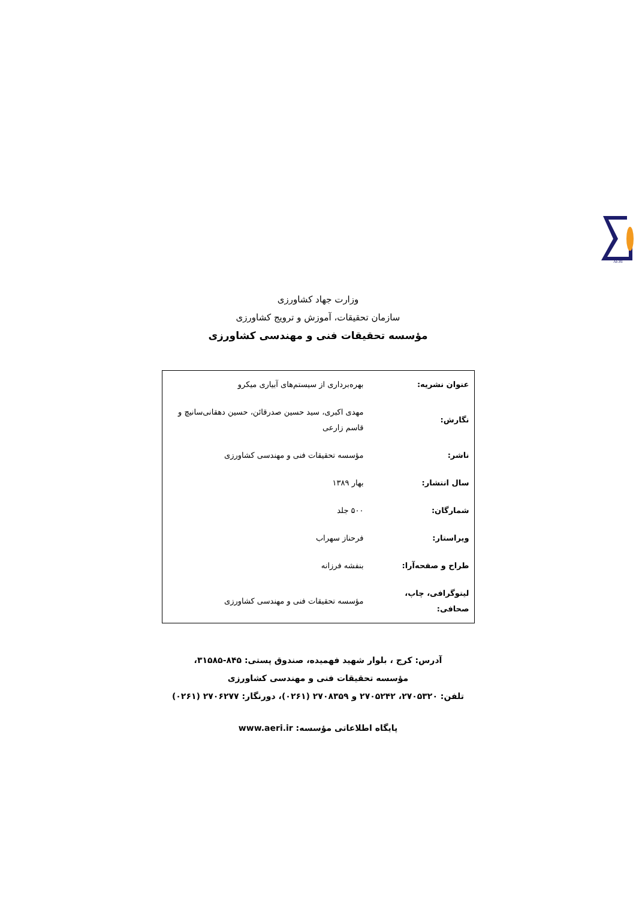AERI
وزارت جهاد کشاورزی
سازمان تحقیقات، آموزش و ترویج کشاورزی
مؤسسه تحقیقات فنی و مهندسی کشاورزی
| عنوان نشریه: | بهره‌برداری از سیستم‌های آبیاری میکرو |
| نگارش: | مهدی اکبری، سید حسین صدرقائن، حسین دهقانی‌سانیچ و قاسم زارعی |
| ناشر: | مؤسسه تحقیقات فنی و مهندسی کشاورزی |
| سال انتشار: | بهار ۱۳۸۹ |
| شمارگان: | ۵۰۰ جلد |
| ویراستار: | فرحناز سهراب |
| طراح و صفحه‌آرا: | بنفشه فرزانه |
| لیتوگرافی، چاپ، صحافی: | مؤسسه تحقیقات فنی و مهندسی کشاورزی |
آدرس: کرج ، بلوار شهید فهمیده، صندوق پستی: ۸۴۵-۳۱۵۸۵،
مؤسسه تحقیقات فنی و مهندسی کشاورزی
تلفن: ۲۷۰۵۳۲۰، ۲۷۰۵۲۴۲ و ۲۷۰۸۳۵۹ (۰۲۶۱)، دورنگار: ۲۷۰۶۲۷۷ (۰۲۶۱)
پایگاه اطلاعاتی مؤسسه: www.aeri.ir